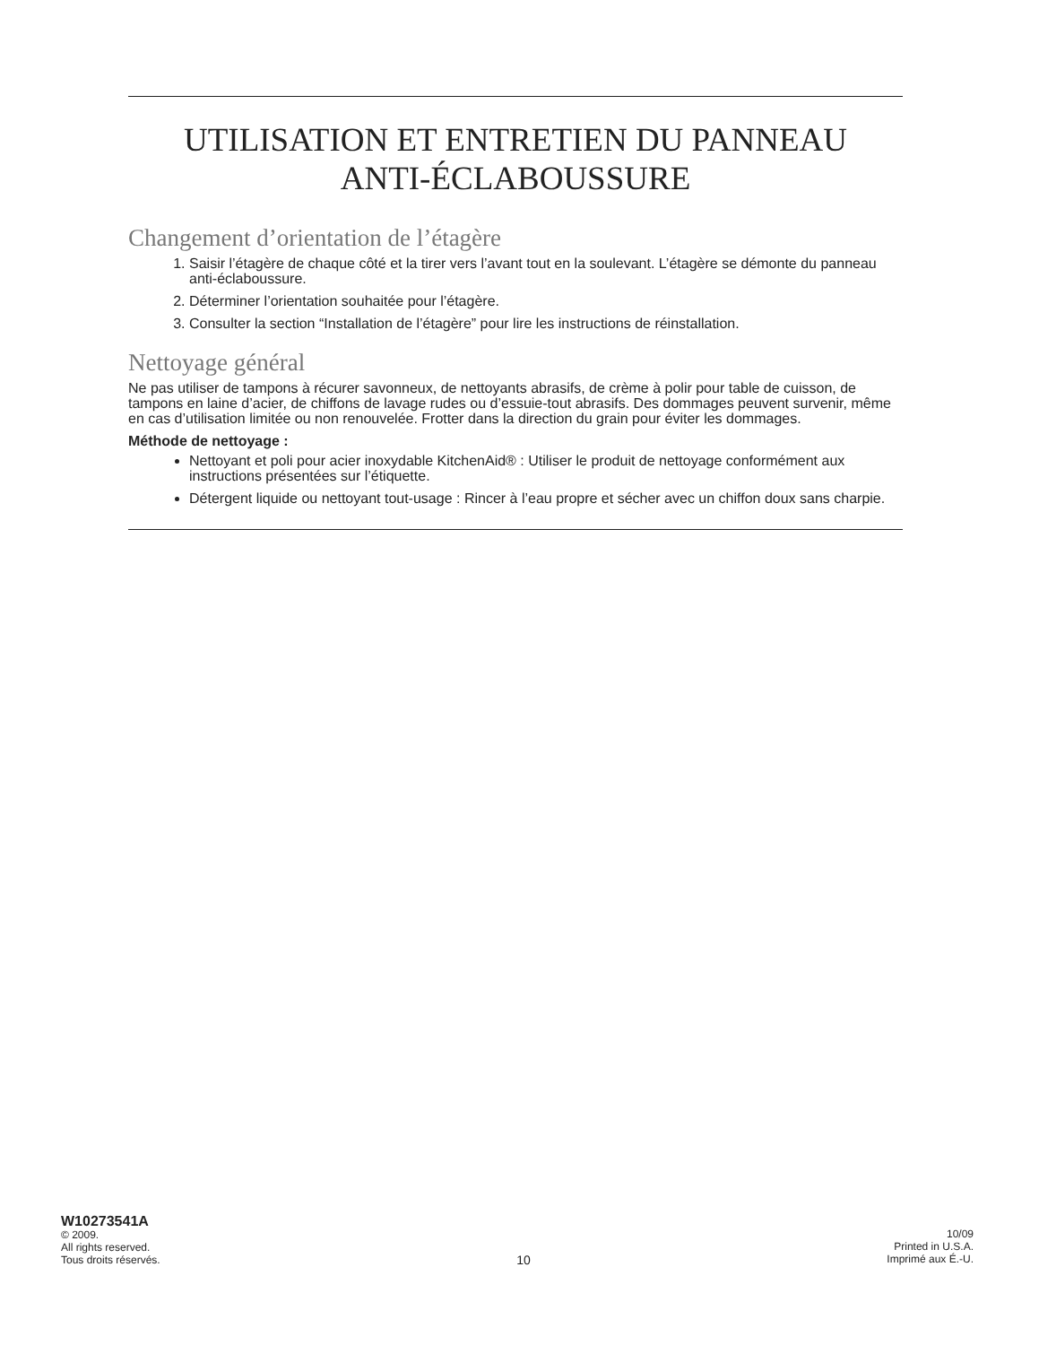UTILISATION ET ENTRETIEN DU PANNEAU
ANTI-ÉCLABOUSSURE
Changement d’orientation de l’étagère
1. Saisir l’étagère de chaque côté et la tirer vers l’avant tout en la soulevant. L’étagère se démonte du panneau anti-éclaboussure.
2. Déterminer l’orientation souhaitée pour l’étagère.
3. Consulter la section “Installation de l’étagère” pour lire les instructions de réinstallation.
Nettoyage général
Ne pas utiliser de tampons à récurer savonneux, de nettoyants abrasifs, de crème à polir pour table de cuisson, de tampons en laine d’acier, de chiffons de lavage rudes ou d’essuie-tout abrasifs. Des dommages peuvent survenir, même en cas d’utilisation limitée ou non renouvelée. Frotter dans la direction du grain pour éviter les dommages.
Méthode de nettoyage :
Nettoyant et poli pour acier inoxydable KitchenAid® : Utiliser le produit de nettoyage conformément aux instructions présentées sur l’étiquette.
Détergent liquide ou nettoyant tout-usage : Rincer à l’eau propre et sécher avec un chiffon doux sans charpie.
W10273541A
© 2009.
All rights reserved.
Tous droits réservés.
10
10/09
Printed in U.S.A.
Imprimé aux É.-U.